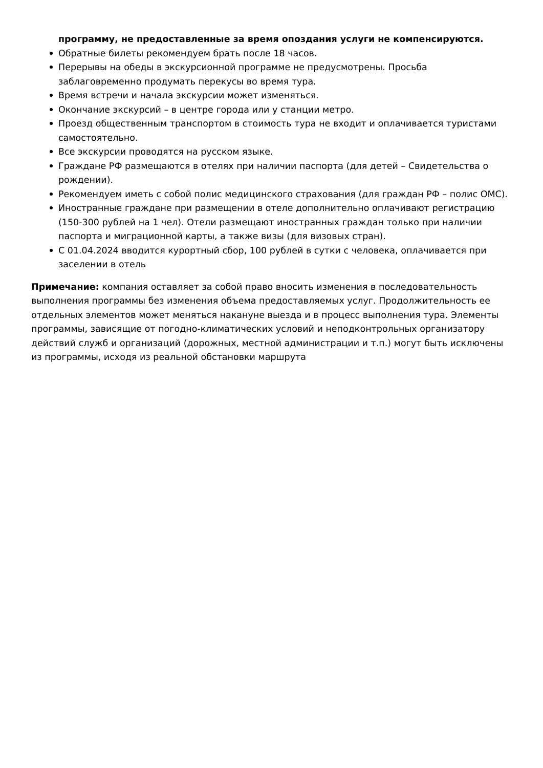программу, не предоставленные за время опоздания услуги не компенсируются.
Обратные билеты рекомендуем брать после 18 часов.
Перерывы на обеды в экскурсионной программе не предусмотрены. Просьба заблаговременно продумать перекусы во время тура.
Время встречи и начала экскурсии может изменяться.
Окончание экскурсий – в центре города или у станции метро.
Проезд общественным транспортом в стоимость тура не входит и оплачивается туристами самостоятельно.
Все экскурсии проводятся на русском языке.
Граждане РФ размещаются в отелях при наличии паспорта (для детей – Свидетельства о рождении).
Рекомендуем иметь с собой полис медицинского страхования (для граждан РФ – полис ОМС).
Иностранные граждане при размещении в отеле дополнительно оплачивают регистрацию (150-300 рублей на 1 чел). Отели размещают иностранных граждан только при наличии паспорта и миграционной карты, а также визы (для визовых стран).
С 01.04.2024 вводится курортный сбор, 100 рублей в сутки с человека, оплачивается при заселении в отель
Примечание: компания оставляет за собой право вносить изменения в последовательность выполнения программы без изменения объема предоставляемых услуг. Продолжительность ее отдельных элементов может меняться накануне выезда и в процесс выполнения тура. Элементы программы, зависящие от погодно-климатических условий и неподконтрольных организатору действий служб и организаций (дорожных, местной администрации и т.п.) могут быть исключены из программы, исходя из реальной обстановки маршрута